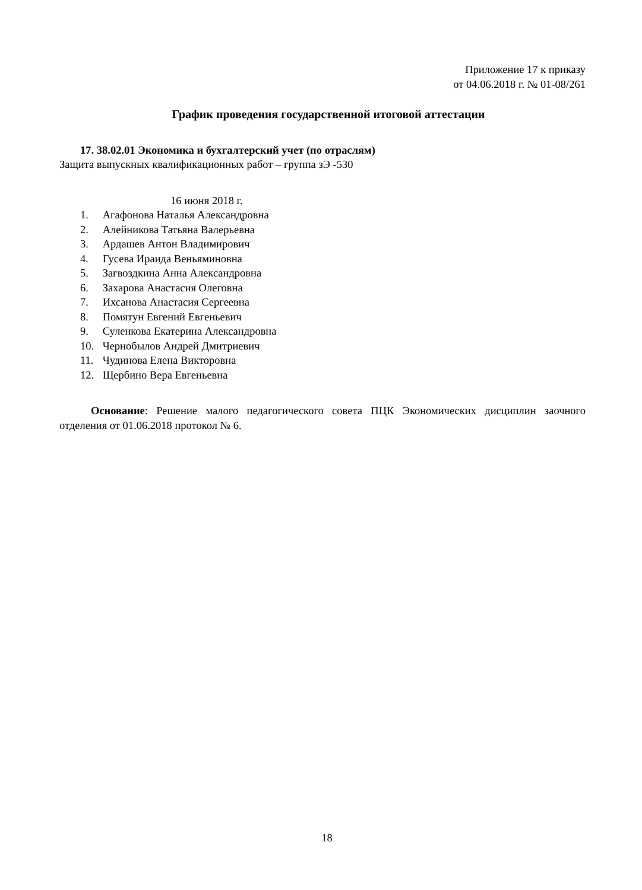Приложение 17 к приказу
от 04.06.2018 г. № 01-08/261
График проведения государственной итоговой аттестации
17. 38.02.01 Экономика и бухгалтерский учет (по отраслям)
Защита выпускных квалификационных работ – группа зЭ -530
16 июня 2018 г.
1. Агафонова Наталья Александровна
2. Алейникова Татьяна Валерьевна
3. Ардашев Антон Владимирович
4. Гусева Ираида Веньяминовна
5. Загвоздкина Анна Александровна
6. Захарова Анастасия Олеговна
7. Ихсанова Анастасия Сергеевна
8. Помятун Евгений Евгеньевич
9. Суленкова Екатерина Александровна
10. Чернобылов Андрей Дмитриевич
11. Чудинова Елена Викторовна
12. Щербино Вера Евгеньевна
Основание: Решение малого педагогического совета ПЦК Экономических дисциплин заочного отделения от 01.06.2018 протокол № 6.
18